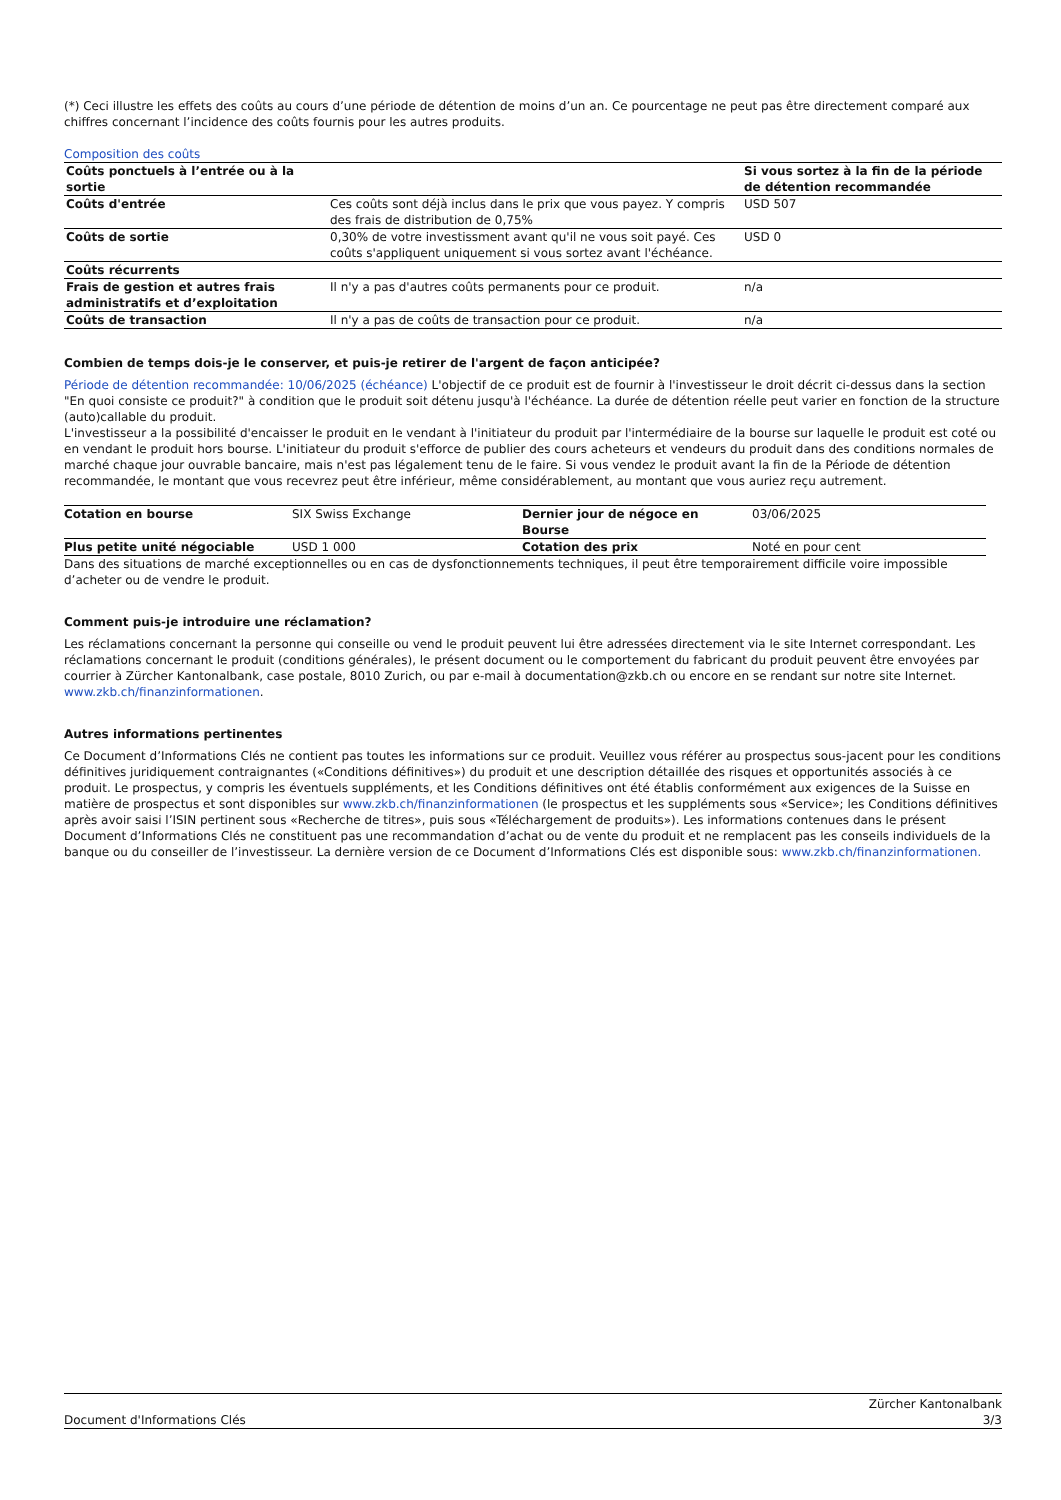(*) Ceci illustre les effets des coûts au cours d’une période de détention de moins d’un an. Ce pourcentage ne peut pas être directement comparé aux chiffres concernant l’incidence des coûts fournis pour les autres produits.
Composition des coûts
| Coûts ponctuels à l’entrée ou à la sortie | | Si vous sortez à la fin de la période de détention recommandée |
| --- | --- | --- |
| Coûts d'entrée | Ces coûts sont déjà inclus dans le prix que vous payez. Y compris des frais de distribution de 0,75% | USD 507 |
| Coûts de sortie | 0,30% de votre investissment avant qu'il ne vous soit payé. Ces coûts s'appliquent uniquement si vous sortez avant l'échéance. | USD 0 |
| Coûts récurrents | | |
| Frais de gestion et autres frais administratifs et d’exploitation | Il n'y a pas d'autres coûts permanents pour ce produit. | n/a |
| Coûts de transaction | Il n'y a pas de coûts de transaction pour ce produit. | n/a |
Combien de temps dois-je le conserver, et puis-je retirer de l'argent de façon anticipée?
Période de détention recommandée: 10/06/2025 (échéance) L'objectif de ce produit est de fournir à l'investisseur le droit décrit ci-dessus dans la section "En quoi consiste ce produit?" à condition que le produit soit détenu jusqu'à l'échéance. La durée de détention réelle peut varier en fonction de la structure (auto)callable du produit.
L'investisseur a la possibilité d'encaisser le produit en le vendant à l'initiateur du produit par l'intermédiaire de la bourse sur laquelle le produit est coté ou en vendant le produit hors bourse. L'initiateur du produit s'efforce de publier des cours acheteurs et vendeurs du produit dans des conditions normales de marché chaque jour ouvrable bancaire, mais n'est pas légalement tenu de le faire. Si vous vendez le produit avant la fin de la Période de détention recommandée, le montant que vous recevrez peut être inférieur, même considérablement, au montant que vous auriez reçu autrement.
| Cotation en bourse | SIX Swiss Exchange | Dernier jour de négoce en Bourse | 03/06/2025 |
| Plus petite unité négociable | USD 1 000 | Cotation des prix | Noté en pour cent |
Dans des situations de marché exceptionnelles ou en cas de dysfonctionnements techniques, il peut être temporairement difficile voire impossible d’acheter ou de vendre le produit.
Comment puis-je introduire une réclamation?
Les réclamations concernant la personne qui conseille ou vend le produit peuvent lui être adressées directement via le site Internet correspondant. Les réclamations concernant le produit (conditions générales), le présent document ou le comportement du fabricant du produit peuvent être envoyées par courrier à Zürcher Kantonalbank, case postale, 8010 Zurich, ou par e-mail à documentation@zkb.ch ou encore en se rendant sur notre site Internet.
www.zkb.ch/finanzinformationen.
Autres informations pertinentes
Ce Document d’Informations Clés ne contient pas toutes les informations sur ce produit. Veuillez vous référer au prospectus sous-jacent pour les conditions définitives juridiquement contraignantes («Conditions définitives») du produit et une description détaillée des risques et opportunités associés à ce produit. Le prospectus, y compris les éventuels suppléments, et les Conditions définitives ont été établis conformément aux exigences de la Suisse en matière de prospectus et sont disponibles sur www.zkb.ch/finanzinformationen (le prospectus et les suppléments sous «Service»; les Conditions définitives après avoir saisi l’ISIN pertinent sous «Recherche de titres», puis sous «Téléchargement de produits»). Les informations contenues dans le présent Document d’Informations Clés ne constituent pas une recommandation d’achat ou de vente du produit et ne remplacent pas les conseils individuels de la banque ou du conseiller de l’investisseur. La dernière version de ce Document d’Informations Clés est disponible sous: www.zkb.ch/finanzinformationen.
Document d'Informations Clés Zürcher Kantonalbank
3/3